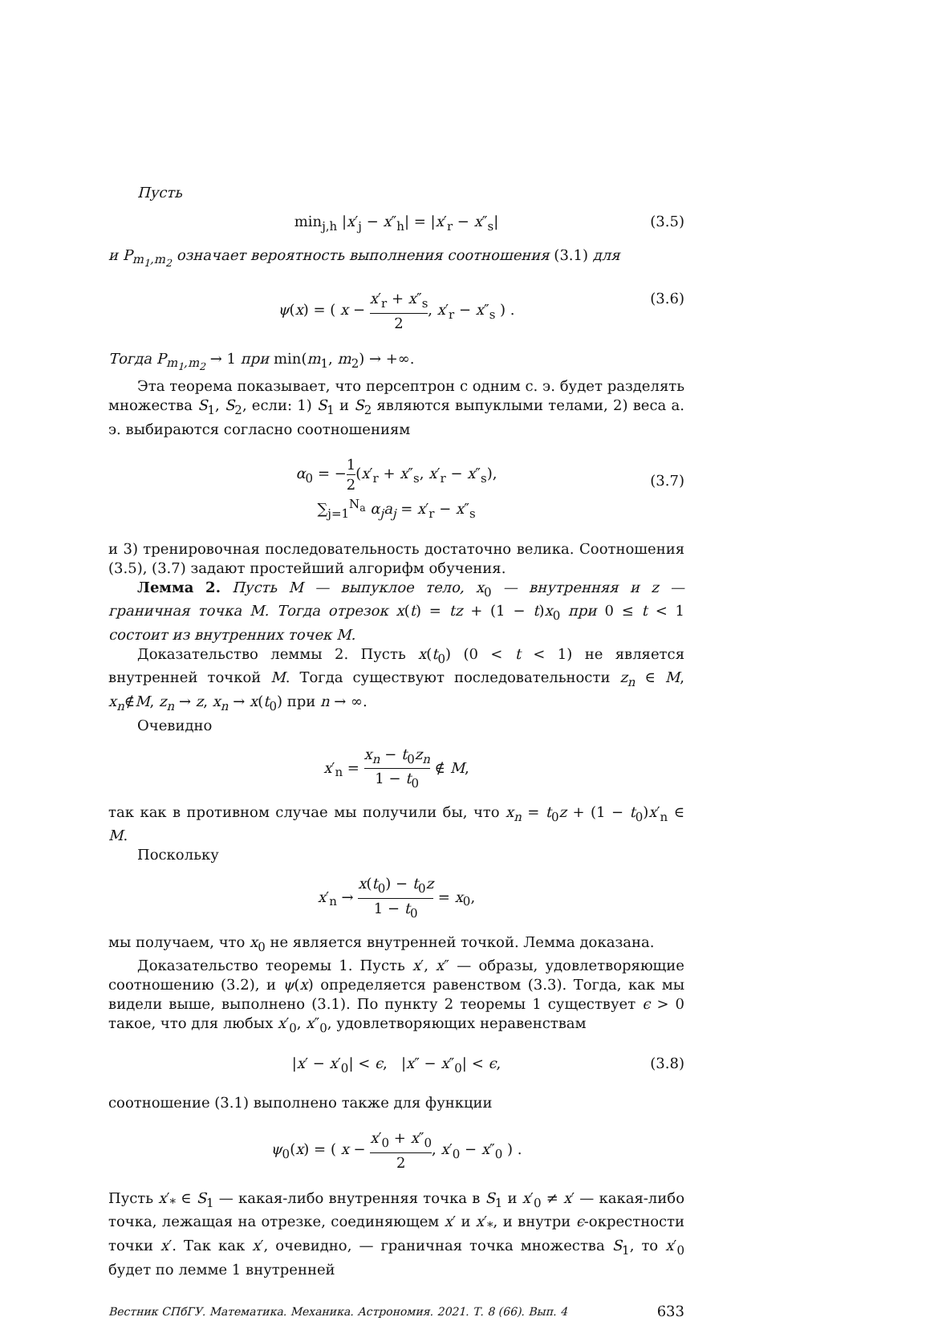Пусть
min<sub>j,h</sub> |x′<sub>j</sub> − x″<sub>h</sub>| = |x′<sub>r</sub> − x″<sub>s</sub>| (3.5)
и P<sub>m<sub>1</sub>,m<sub>2</sub></sub> означает вероятность выполнения соотношения (3.1) для
ψ(x) = ( x − x′<sub>r</sub> + x″<sub>s</sub> 2, x′<sub>r</sub> − x″<sub>s</sub> ) . (3.6)
Тогда P<sub>m<sub>1</sub>,m<sub>2</sub></sub> → 1 при min(m<sub>1</sub>, m<sub>2</sub>) → +∞.
Эта теорема показывает, что персептрон с одним с. э. будет разделять множества S<sub>1</sub>, S<sub>2</sub>, если: 1) S<sub>1</sub> и S<sub>2</sub> являются выпуклыми телами, 2) веса а. э. выбираются согласно соотношениям
α<sub>0</sub> = −1 2(x′<sub>r</sub> + x″<sub>s</sub>, x′<sub>r</sub> − x″<sub>s</sub>),
∑<sub>j=1</sub><sup>N<sub>a</sub></sup> α<sub>j</sub>a<sub>j</sub> = x′<sub>r</sub> − x″<sub>s</sub>
(3.7)
и 3) тренировочная последовательность достаточно велика. Соотношения (3.5), (3.7) задают простейший алгорифм обучения.
Лемма 2. Пусть M — выпуклое тело, x<sub>0</sub> — внутренняя и z — граничная точка M. Тогда отрезок x(t) = tz + (1 − t)x<sub>0</sub> при 0 ≤ t < 1 состоит из внутренних точек M.
Доказательство леммы 2. Пусть x(t<sub>0</sub>) (0 < t < 1) не является внутренней точкой M. Тогда существуют последовательности z<sub>n</sub> ∈ M, x<sub>n</sub>∉M, z<sub>n</sub> → z, x<sub>n</sub> → x(t<sub>0</sub>) при n → ∞.
Очевидно
x′<sub>n</sub> = x<sub>n</sub> − t<sub>0</sub>z<sub>n</sub> 1 − t<sub>0</sub> ∉ M,
так как в противном случае мы получили бы, что x<sub>n</sub> = t<sub>0</sub>z + (1 − t<sub>0</sub>)x′<sub>n</sub> ∈ M.
Поскольку
x′<sub>n</sub> → x(t<sub>0</sub>) − t<sub>0</sub>z 1 − t<sub>0</sub> = x<sub>0</sub>,
мы получаем, что x<sub>0</sub> не является внутренней точкой. Лемма доказана.
Доказательство теоремы 1. Пусть x′, x″ — образы, удовлетворяющие соотношению (3.2), и ψ(x) определяется равенством (3.3). Тогда, как мы видели выше, выполнено (3.1). По пункту 2 теоремы 1 существует ϵ > 0 такое, что для любых x′<sub>0</sub>, x″<sub>0</sub>, удовлетворяющих неравенствам
|x′ − x′<sub>0</sub>| < ϵ, |x″ − x″<sub>0</sub>| < ϵ, (3.8)
соотношение (3.1) выполнено также для функции
ψ<sub>0</sub>(x) = ( x − x′<sub>0</sub> + x″<sub>0</sub> 2, x′<sub>0</sub> − x″<sub>0</sub> ) .
Пусть x′<sub>*</sub> ∈ S<sub>1</sub> — какая-либо внутренняя точка в S<sub>1</sub> и x′<sub>0</sub> ≠ x′ — какая-либо точка, лежащая на отрезке, соединяющем x′ и x′<sub>*</sub>, и внутри ϵ-окрестности точки x′. Так как x′, очевидно, — граничная точка множества S<sub>1</sub>, то x′<sub>0</sub> будет по лемме 1 внутренней
Вестник СПбГУ. Математика. Механика. Астрономия. 2021. Т. 8 (66). Вып. 4 633